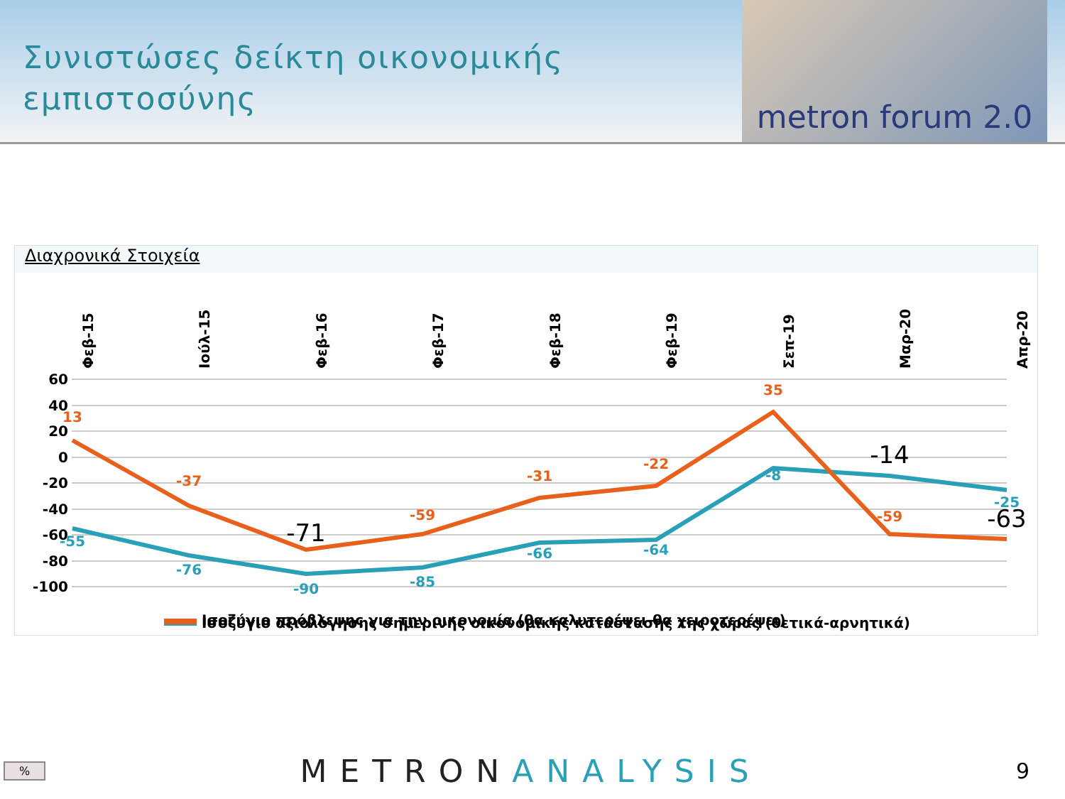Συνιστώσες δείκτη οικονομικής
εμπιστοσύνης
metron forum 2.0
Διαχρονικά Στοιχεία
Φεβ-15
Ιούλ-15
Φεβ-16
Φεβ-17
Φεβ-18
Φεβ-19
Σεπ-19
Μαρ-20
Απρ-20
60
40
20
0
-20
-40
-60
-80
-100
-55
-76
-90
-85
-66
-64
-8
-25
13
-37
-59
-31
-22
35
-59
-71
-14
-63
Ισοζύγιο αξιολόγησης σημερινής οικονομικής κατάστασης της χώρας (θετικά-αρνητικά)
Ισοζύγιο πρόβλεψης για την οικονομία (θα καλυτερέψει-θα χειροτερέψει)
% METRONANALYSIS 9